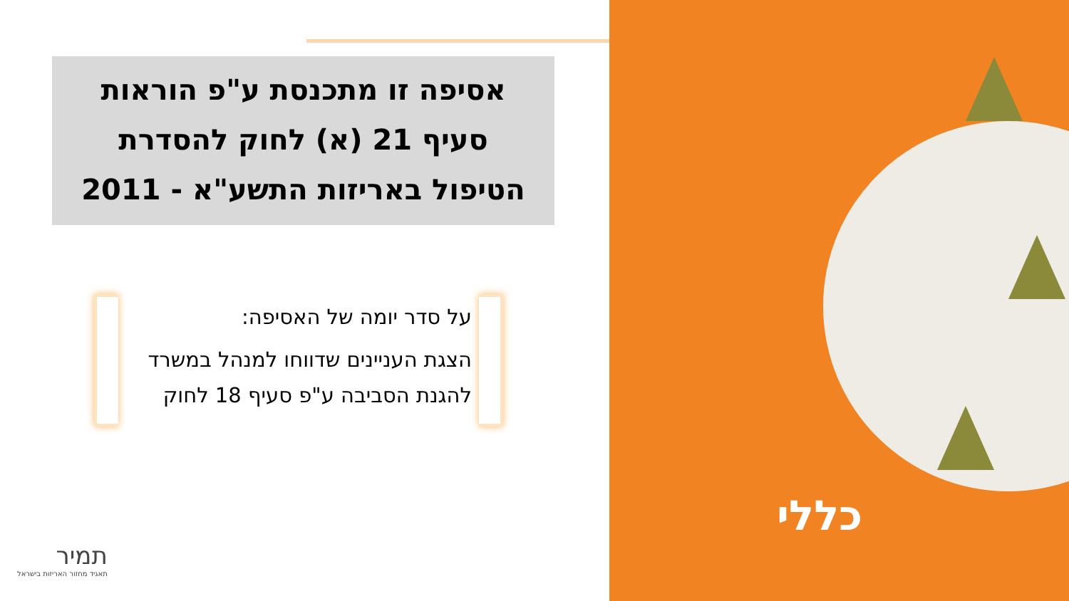אסיפה זו מתכנסת ע"פ הוראות
סעיף 21 (א) לחוק להסדרת
הטיפול באריזות התשע"א - 2011
על סדר יומה של האסיפה:
הצגת העניינים שדווחו למנהל במשרד להגנת הסביבה ע"פ סעיף 18 לחוק
תמיר
תאגיד מחזור האריזות בישראל
כללי